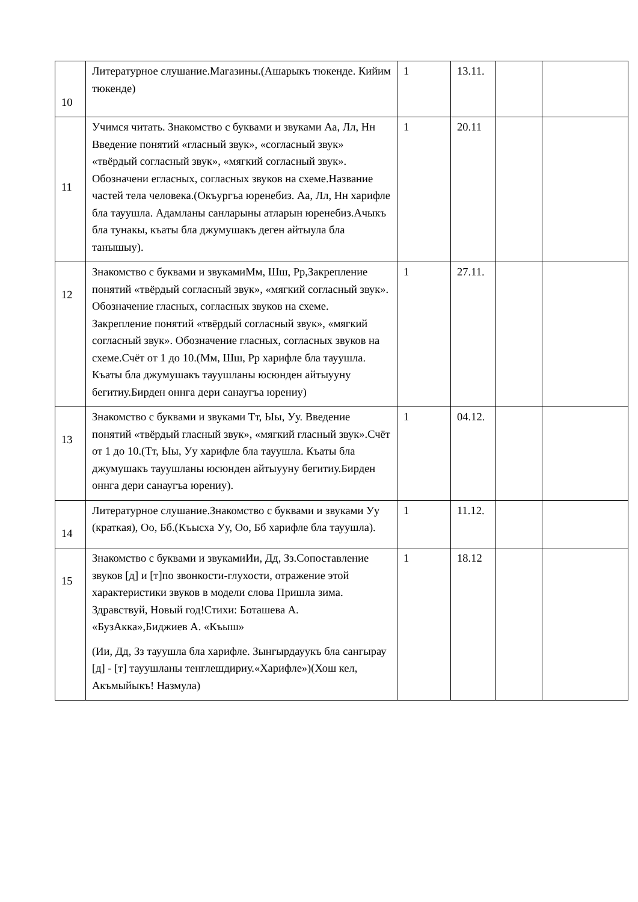| 10 | Литературное слушание.Магазины.(Ашарыкъ тюкенде. Кийим тюкенде) | 1 | 13.11. | | |
| 11 | Учимся читать. Знакомство с буквами и звуками Аа, Лл, Нн Введение понятий «гласный звук», «согласный звук» «твёрдый согласный звук», «мягкий согласный звук». Обозначени егласных, согласных звуков на схеме.Название частей тела человека.(Окъургъа юренебиз. Аа, Лл, Нн харифле бла тауушла. Адамланы санларыны атларын юренебиз.Ачыкъ бла тунакы, къаты бла джумушакъ деген айтыула бла танышыу). | 1 | 20.11 | | |
| 12 | Знакомство с буквами и звукамиМм, Шш, Рр,Закрепление понятий «твёрдый согласный звук», «мягкий согласный звук». Обозначение гласных, согласных звуков на схеме. Закрепление понятий «твёрдый согласный звук», «мягкий согласный звук». Обозначение гласных, согласных звуков на схеме.Счёт от 1 до 10.(Мм, Шш, Рр харифле бла тауушла. Къаты бла джумушакъ тауушланы юсюнден айтыууну бегитиу.Бирден оннга дери санаугъа юрениу) | 1 | 27.11. | | |
| 13 | Знакомство с буквами и звуками Тт, Ыы, Уу. Введение понятий «твёрдый гласный звук», «мягкий гласный звук».Счёт от 1 до 10.(Тт, Ыы, Уу харифле бла тауушла. Къаты бла джумушакъ тауушланы юсюнден айтыууну бегитиу.Бирден оннга дери санаугъа юрениу). | 1 | 04.12. | | |
| 14 | Литературное слушание.Знакомство с буквами и звуками Уу (краткая), Оо, Бб.(Къысха Уу, Оо, Бб харифле бла тауушла). | 1 | 11.12. | | |
| 15 | Знакомство с буквами и звукамиИи, Дд, Зз.Сопоставление звуков [д] и [т]по звонкости-глухости, отражение этой характеристики звуков в модели слова Пришла зима. Здравствуй, Новый год!Стихи: Боташева А. «БузАкка»,Биджиев А. «Къыш» (Ии, Дд, Зз тауушла бла харифле. Зынгырдауукъ бла сангырау [д] - [т] тауушланы тенглешдириу.«Харифле»)(Хош кел, Акъмыйыкъ! Назмула) | 1 | 18.12 | | |